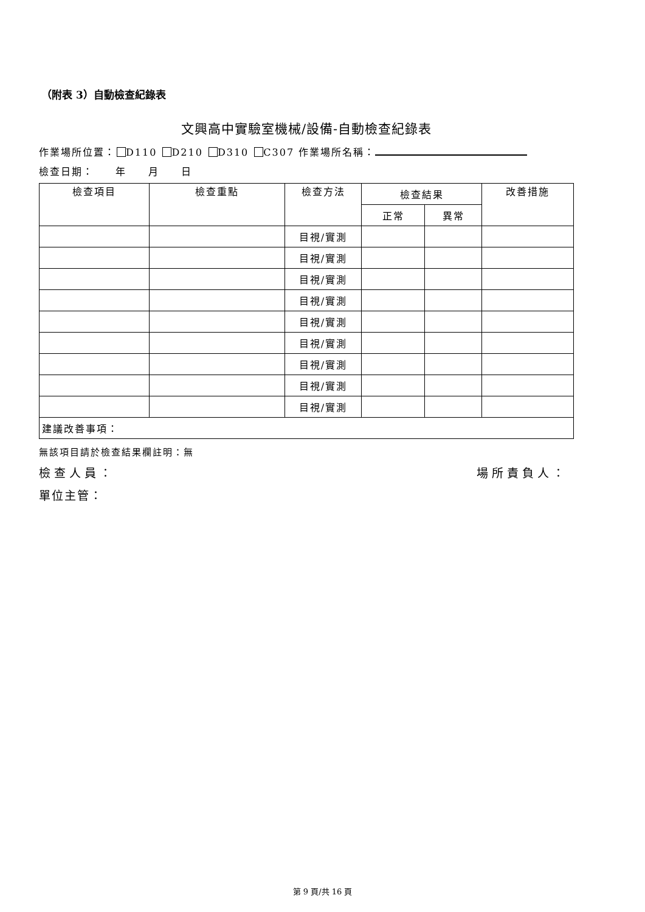（附表 3）自動檢查紀錄表
文興高中實驗室機械/設備-自動檢查紀錄表
作業場所位置： D110 D210 D310 C307 作業場所名稱：
檢查日期：　　年　　月　　日
| 檢查項目 | 檢查重點 | 檢查方法 | 檢查結果 | | 改善措施 |
| --- | --- | --- | --- | --- | --- |
| | | | 正常 | 異常 | |
| | | 目視/實測 | | | |
| | | 目視/實測 | | | |
| | | 目視/實測 | | | |
| | | 目視/實測 | | | |
| | | 目視/實測 | | | |
| | | 目視/實測 | | | |
| | | 目視/實測 | | | |
| | | 目視/實測 | | | |
| | | 目視/實測 | | | |
| 建議改善事項： | | | | | |
無該項目請於檢查結果欄註明：無
檢查人員： 場所責負人：
單位主管：
第 9 頁/共 16 頁